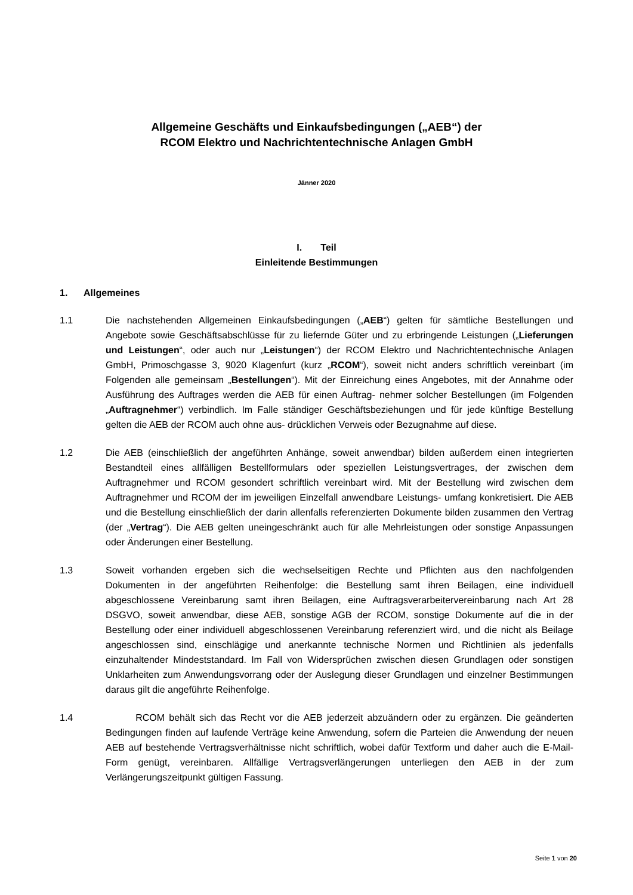Allgemeine Geschäfts und Einkaufsbedingungen („AEB“) der
RCOM Elektro und Nachrichtentechnische Anlagen GmbH
Jänner 2020
I. Teil
Einleitende Bestimmungen
1. Allgemeines
1.1 Die nachstehenden Allgemeinen Einkaufsbedingungen („AEB“) gelten für sämtliche Bestellungen und Angebote sowie Geschäftsabschlüsse für zu liefernde Güter und zu erbringende Leistungen („Lieferungen und Leistungen“, oder auch nur „Leistungen“) der RCOM Elektro und Nachrichtentechnische Anlagen GmbH, Primoschgasse 3, 9020 Klagenfurt (kurz „RCOM“), soweit nicht anders schriftlich vereinbart (im Folgenden alle gemeinsam „Bestellungen“). Mit der Einreichung eines Angebotes, mit der Annahme oder Ausführung des Auftrages werden die AEB für einen Auftrag- nehmer solcher Bestellungen (im Folgenden „Auftragnehmer“) verbindlich. Im Falle ständiger Geschäftsbeziehungen und für jede künftige Bestellung gelten die AEB der RCOM auch ohne aus- drücklichen Verweis oder Bezugnahme auf diese.
1.2 Die AEB (einschließlich der angeführten Anhänge, soweit anwendbar) bilden außerdem einen integrierten Bestandteil eines allfälligen Bestellformulars oder speziellen Leistungsvertrages, der zwischen dem Auftragnehmer und RCOM gesondert schriftlich vereinbart wird. Mit der Bestellung wird zwischen dem Auftragnehmer und RCOM der im jeweiligen Einzelfall anwendbare Leistungs- umfang konkretisiert. Die AEB und die Bestellung einschließlich der darin allenfalls referenzierten Dokumente bilden zusammen den Vertrag (der „Vertrag“). Die AEB gelten uneingeschränkt auch für alle Mehrleistungen oder sonstige Anpassungen oder Änderungen einer Bestellung.
1.3 Soweit vorhanden ergeben sich die wechselseitigen Rechte und Pflichten aus den nachfolgenden Dokumenten in der angeführten Reihenfolge: die Bestellung samt ihren Beilagen, eine individuell abgeschlossene Vereinbarung samt ihren Beilagen, eine Auftragsverarbeitervereinbarung nach Art 28 DSGVO, soweit anwendbar, diese AEB, sonstige AGB der RCOM, sonstige Dokumente auf die in der Bestellung oder einer individuell abgeschlossenen Vereinbarung referenziert wird, und die nicht als Beilage angeschlossen sind, einschlägige und anerkannte technische Normen und Richtlinien als jedenfalls einzuhaltender Mindeststandard. Im Fall von Widersprüchen zwischen diesen Grundlagen oder sonstigen Unklarheiten zum Anwendungsvorrang oder der Auslegung dieser Grundlagen und einzelner Bestimmungen daraus gilt die angeführte Reihenfolge.
1.4 RCOM behält sich das Recht vor die AEB jederzeit abzuändern oder zu ergänzen. Die geänderten Bedingungen finden auf laufende Verträge keine Anwendung, sofern die Parteien die Anwendung der neuen AEB auf bestehende Vertragsverhältnisse nicht schriftlich, wobei dafür Textform und daher auch die E-Mail-Form genügt, vereinbaren. Allfällige Vertragsverlängerungen unterliegen den AEB in der zum Verlängerungszeitpunkt gültigen Fassung.
Seite 1 von 20